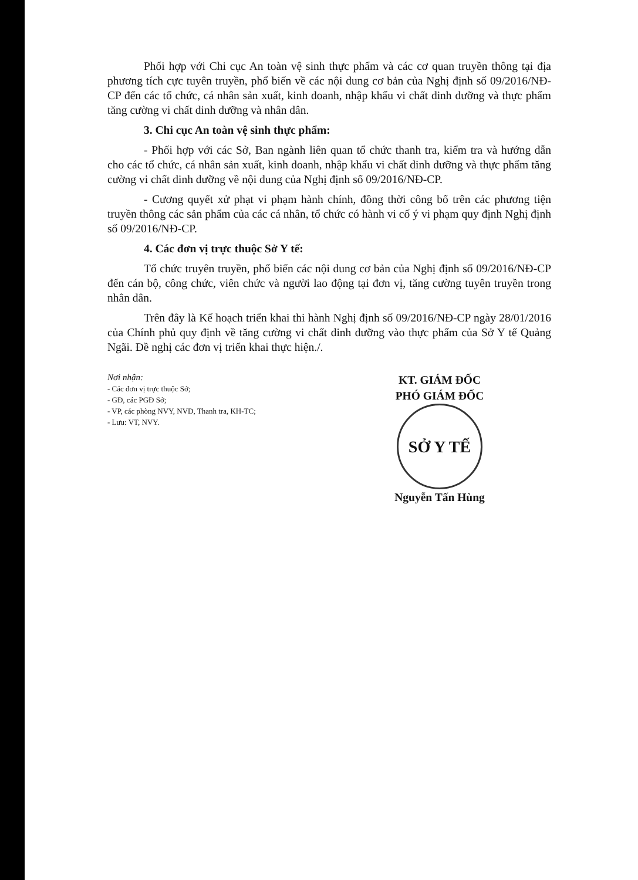Phối hợp với Chi cục An toàn vệ sinh thực phẩm và các cơ quan truyền thông tại địa phương tích cực tuyên truyền, phổ biến về các nội dung cơ bản của Nghị định số 09/2016/NĐ-CP đến các tổ chức, cá nhân sản xuất, kinh doanh, nhập khẩu vi chất dinh dưỡng và thực phẩm tăng cường vi chất dinh dưỡng và nhân dân.
3. Chi cục An toàn vệ sinh thực phẩm:
- Phối hợp với các Sở, Ban ngành liên quan tổ chức thanh tra, kiểm tra và hướng dẫn cho các tổ chức, cá nhân sản xuất, kinh doanh, nhập khẩu vi chất dinh dưỡng và thực phẩm tăng cường vi chất dinh dưỡng về nội dung của Nghị định số 09/2016/NĐ-CP.
- Cương quyết xử phạt vi phạm hành chính, đồng thời công bố trên các phương tiện truyền thông các sản phẩm của các cá nhân, tổ chức có hành vi cố ý vi phạm quy định Nghị định số 09/2016/NĐ-CP.
4. Các đơn vị trực thuộc Sở Y tế:
Tổ chức truyên truyền, phổ biến các nội dung cơ bản của Nghị định số 09/2016/NĐ-CP đến cán bộ, công chức, viên chức và người lao động tại đơn vị, tăng cường tuyên truyền trong nhân dân.
Trên đây là Kế hoạch triển khai thi hành Nghị định số 09/2016/NĐ-CP ngày 28/01/2016 của Chính phủ quy định về tăng cường vi chất dinh dưỡng vào thực phẩm của Sở Y tế Quảng Ngãi. Đề nghị các đơn vị triển khai thực hiện./.
Nơi nhận:
- Các đơn vị trực thuộc Sở;
- GĐ, các PGĐ Sở;
- VP, các phòng NVY, NVD, Thanh tra, KH-TC;
- Lưu: VT, NVY.
KT. GIÁM ĐỐC
PHÓ GIÁM ĐỐC
SỞ Y TẾ
Nguyễn Tấn Hùng